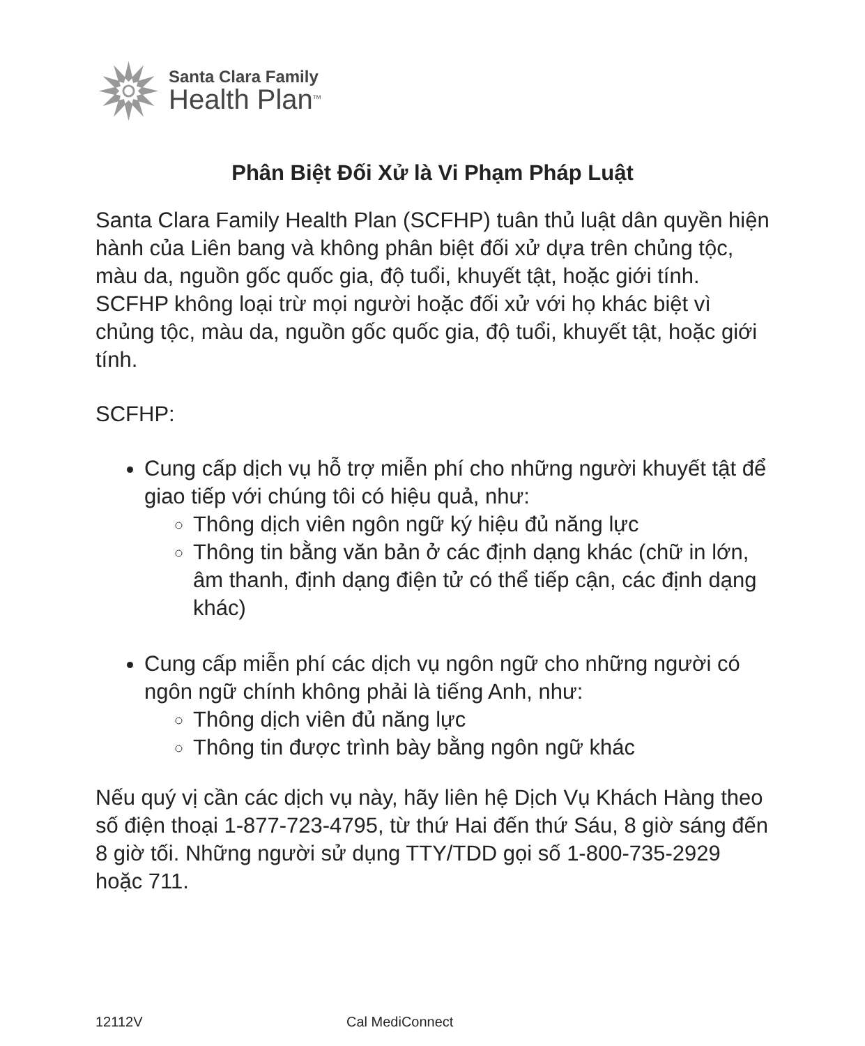Santa Clara Family
Health Plan<sup>TM</sup>
Phân Biệt Đối Xử là Vi Phạm Pháp Luật
Santa Clara Family Health Plan (SCFHP) tuân thủ luật dân quyền hiện hành của Liên bang và không phân biệt đối xử dựa trên chủng tộc, màu da, nguồn gốc quốc gia, độ tuổi, khuyết tật, hoặc giới tính. SCFHP không loại trừ mọi người hoặc đối xử với họ khác biệt vì chủng tộc, màu da, nguồn gốc quốc gia, độ tuổi, khuyết tật, hoặc giới tính.
SCFHP:
Cung cấp dịch vụ hỗ trợ miễn phí cho những người khuyết tật để giao tiếp với chúng tôi có hiệu quả, như:
Thông dịch viên ngôn ngữ ký hiệu đủ năng lực
Thông tin bằng văn bản ở các định dạng khác (chữ in lớn, âm thanh, định dạng điện tử có thể tiếp cận, các định dạng khác)
Cung cấp miễn phí các dịch vụ ngôn ngữ cho những người có ngôn ngữ chính không phải là tiếng Anh, như:
Thông dịch viên đủ năng lực
Thông tin được trình bày bằng ngôn ngữ khác
Nếu quý vị cần các dịch vụ này, hãy liên hệ Dịch Vụ Khách Hàng theo số điện thoại 1-877-723-4795, từ thứ Hai đến thứ Sáu, 8 giờ sáng đến 8 giờ tối. Những người sử dụng TTY/TDD gọi số 1-800-735-2929 hoặc 711.
12112V Cal MediConnect